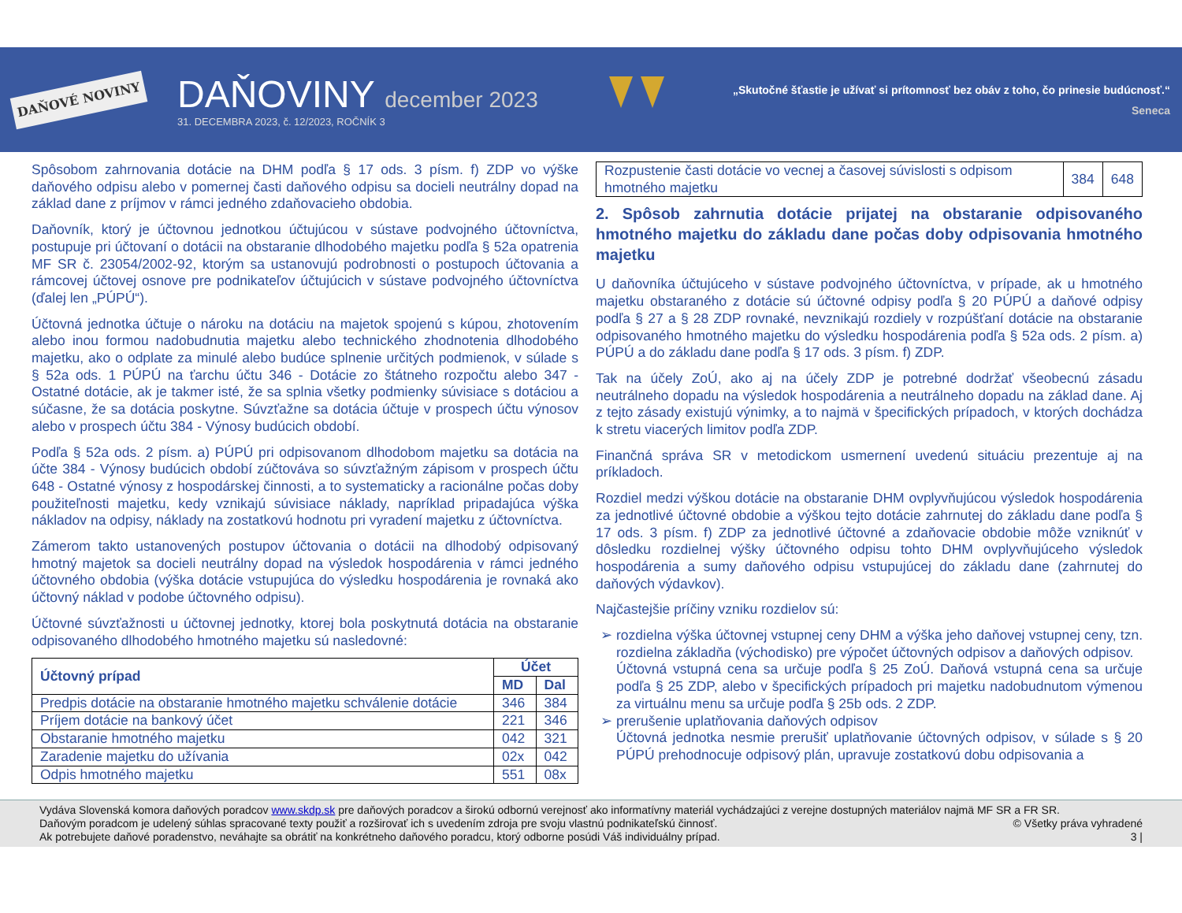DAŇOVÉ NOVINY
DAŇOVINY december 2023
31. DECEMBRA 2023, č. 12/2023, ROČNÍK 3
„Skutočné šťastie je užívať si prítomnosť bez obáv z toho, čo prinesie budúcnosť.“
Seneca
Spôsobom zahrnovania dotácie na DHM podľa § 17 ods. 3 písm. f) ZDP vo výške daňového odpisu alebo v pomernej časti daňového odpisu sa docieli neutrálny dopad na základ dane z príjmov v rámci jedného zdaňovacieho obdobia.
Daňovník, ktorý je účtovnou jednotkou účtujúcou v sústave podvojného účtovníctva, postupuje pri účtovaní o dotácii na obstaranie dlhodobého majetku podľa § 52a opatrenia MF SR č. 23054/2002-92, ktorým sa ustanovujú podrobnosti o postupoch účtovania a rámcovej účtovej osnove pre podnikateľov účtujúcich v sústave podvojného účtovníctva (ďalej len „PÚPÚ“).
Účtovná jednotka účtuje o nároku na dotáciu na majetok spojenú s kúpou, zhotovením alebo inou formou nadobudnutia majetku alebo technického zhodnotenia dlhodobého majetku, ako o odplate za minulé alebo budúce splnenie určitých podmienok, v súlade s § 52a ods. 1 PÚPÚ na ťarchu účtu 346 - Dotácie zo štátneho rozpočtu alebo 347 - Ostatné dotácie, ak je takmer isté, že sa splnia všetky podmienky súvisiace s dotáciou a súčasne, že sa dotácia poskytne. Súvzťažne sa dotácia účtuje v prospech účtu výnosov alebo v prospech účtu 384 - Výnosy budúcich období.
Podľa § 52a ods. 2 písm. a) PÚPÚ pri odpisovanom dlhodobom majetku sa dotácia na účte 384 - Výnosy budúcich období zúčtováva so súvzťažným zápisom v prospech účtu 648 - Ostatné výnosy z hospodárskej činnosti, a to systematicky a racionálne počas doby použiteľnosti majetku, kedy vznikajú súvisiace náklady, napríklad pripadajúca výška nákladov na odpisy, náklady na zostatkovú hodnotu pri vyradení majetku z účtovníctva.
Zámerom takto ustanovených postupov účtovania o dotácii na dlhodobý odpisovaný hmotný majetok sa docieli neutrálny dopad na výsledok hospodárenia v rámci jedného účtovného obdobia (výška dotácie vstupujúca do výsledku hospodárenia je rovnaká ako účtovný náklad v podobe účtovného odpisu).
Účtovné súvzťažnosti u účtovnej jednotky, ktorej bola poskytnutá dotácia na obstaranie odpisovaného dlhodobého hmotného majetku sú nasledovné:
| Účtovný prípad | Účet | |
| --- | --- | --- |
| | MD | Dal |
| Predpis dotácie na obstaranie hmotného majetku schválenie dotácie | 346 | 384 |
| Príjem dotácie na bankový účet | 221 | 346 |
| Obstaranie hmotného majetku | 042 | 321 |
| Zaradenie majetku do užívania | 02x | 042 |
| Odpis hmotného majetku | 551 | 08x |
| Rozpustenie časti dotácie vo vecnej a časovej súvislosti s odpisom hmotného majetku | 384 | 648 |
2. Spôsob zahrnutia dotácie prijatej na obstaranie odpisovaného hmotného majetku do základu dane počas doby odpisovania hmotného majetku
U daňovníka účtujúceho v sústave podvojného účtovníctva, v prípade, ak u hmotného majetku obstaraného z dotácie sú účtovné odpisy podľa § 20 PÚPÚ a daňové odpisy podľa § 27 a § 28 ZDP rovnaké, nevznikajú rozdiely v rozpúšťaní dotácie na obstaranie odpisovaného hmotného majetku do výsledku hospodárenia podľa § 52a ods. 2 písm. a) PÚPÚ a do základu dane podľa § 17 ods. 3 písm. f) ZDP.
Tak na účely ZoÚ, ako aj na účely ZDP je potrebné dodržať všeobecnú zásadu neutrálneho dopadu na výsledok hospodárenia a neutrálneho dopadu na základ dane. Aj z tejto zásady existujú výnimky, a to najmä v špecifických prípadoch, v ktorých dochádza k stretu viacerých limitov podľa ZDP.
Finančná správa SR v metodickom usmernení uvedenú situáciu prezentuje aj na príkladoch.
Rozdiel medzi výškou dotácie na obstaranie DHM ovplyvňujúcou výsledok hospodárenia za jednotlivé účtovné obdobie a výškou tejto dotácie zahrnutej do základu dane podľa § 17 ods. 3 písm. f) ZDP za jednotlivé účtovné a zdaňovacie obdobie môže vzniknúť v dôsledku rozdielnej výšky účtovného odpisu tohto DHM ovplyvňujúceho výsledok hospodárenia a sumy daňového odpisu vstupujúcej do základu dane (zahrnutej do daňových výdavkov).
Najčastejšie príčiny vzniku rozdielov sú:
rozdielna výška účtovnej vstupnej ceny DHM a výška jeho daňovej vstupnej ceny, tzn. rozdielna základňa (východisko) pre výpočet účtovných odpisov a daňových odpisov.
Účtovná vstupná cena sa určuje podľa § 25 ZoÚ. Daňová vstupná cena sa určuje podľa § 25 ZDP, alebo v špecifických prípadoch pri majetku nadobudnutom výmenou za virtuálnu menu sa určuje podľa § 25b ods. 2 ZDP.
prerušenie uplatňovania daňových odpisov
Účtovná jednotka nesmie prerušiť uplatňovanie účtovných odpisov, v súlade s § 20 PÚPÚ prehodnocuje odpisový plán, upravuje zostatkovú dobu odpisovania a
Vydáva Slovenská komora daňových poradcov www.skdp.sk pre daňových poradcov a širokú odbornú verejnosť ako informatívny materiál vychádzajúci z verejne dostupných materiálov najmä MF SR a FR SR.
Daňovým poradcom je udelený súhlas spracované texty použiť a rozširovať ich s uvedením zdroja pre svoju vlastnú podnikateľskú činnosť. © Všetky práva vyhradené
Ak potrebujete daňové poradenstvo, neváhajte sa obrátiť na konkrétneho daňového poradcu, ktorý odborne posúdi Váš individuálny prípad. 3 |